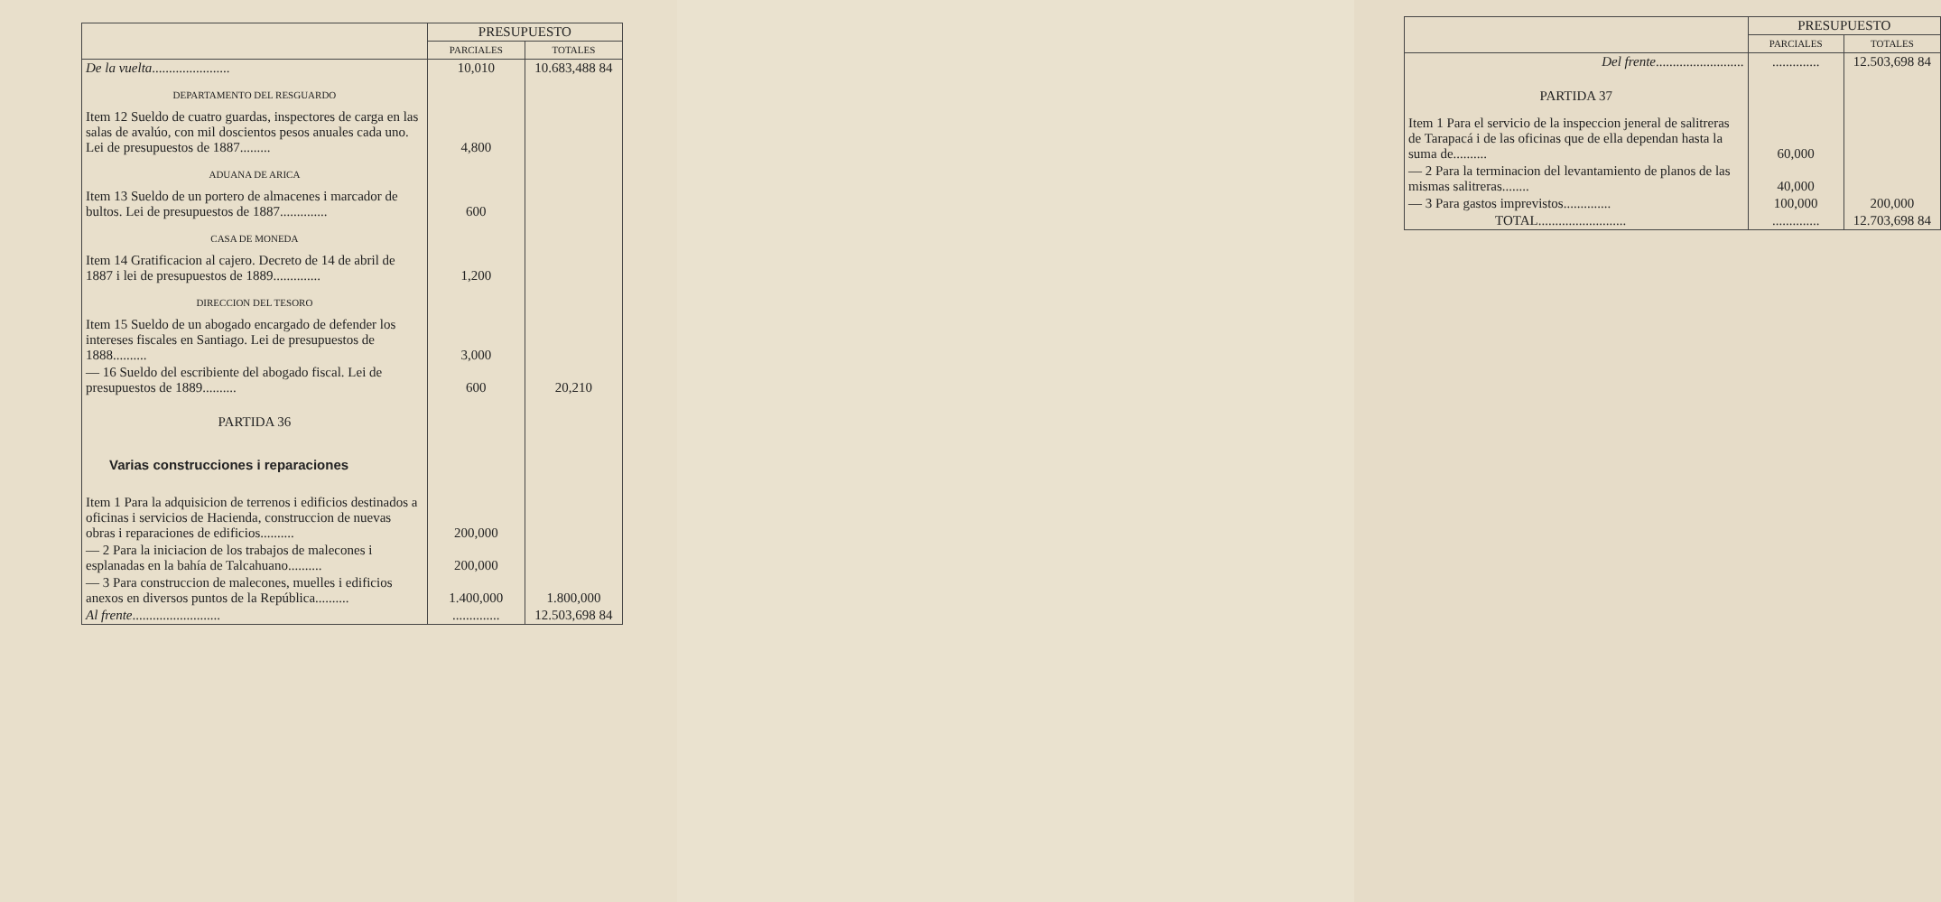| | PRESUPUESTO | |
| --- | --- | --- |
| | PARCIALES | TOTALES |
| De la vuelta ....................... | 10,010 | 10.683,488 84 |
| DEPARTAMENTO DEL RESGUARDO | | |
| Item 12 Sueldo de cuatro guardas, inspectores de carga en las salas de avalúo, con mil doscientos pesos anuales cada uno. Lei de presupuestos de 1887......... | 4,800 | |
| ADUANA DE ARICA | | |
| Item 13 Sueldo de un portero de almacenes i marcador de bultos. Lei de presupuestos de 1887.............. | 600 | |
| CASA DE MONEDA | | |
| Item 14 Gratificacion al cajero. Decreto de 14 de abril de 1887 i lei de presupuestos de 1889.............. | 1,200 | |
| DIRECCION DEL TESORO | | |
| Item 15 Sueldo de un abogado encargado de defender los intereses fiscales en Santiago. Lei de presupuestos de 1888.......... | 3,000 | |
| — 16 Sueldo del escribiente del abogado fiscal. Lei de presupuestos de 1889.......... | 600 | 20,210 |
| PARTIDA 36 | | |
| Varias construcciones i reparaciones | | |
| Item 1 Para la adquisicion de terrenos i edificios destinados a oficinas i servicios de Hacienda, construccion de nuevas obras i reparaciones de edificios.......... | 200,000 | |
| — 2 Para la iniciacion de los trabajos de malecones i esplanadas en la bahía de Talcahuano.......... | 200,000 | |
| — 3 Para construccion de malecones, muelles i edificios anexos en diversos puntos de la República.......... | 1.400,000 | 1.800,000 |
| Al frente .......................... | .............. | 12.503,698 84 |
| | PRESUPUESTO | |
| --- | --- | --- |
| | PARCIALES | TOTALES |
| Del frente .......................... | .............. | 12.503,698 84 |
| PARTIDA 37 | | |
| Item 1 Para el servicio de la inspeccion jeneral de salitreras de Tarapacá i de las oficinas que de ella dependan hasta la suma de.......... | 60,000 | |
| — 2 Para la terminacion del levantamiento de planos de las mismas salitreras........ | 40,000 | |
| — 3 Para gastos imprevistos.............. | 100,000 | 200,000 |
| TOTAL.......................... | .............. | 12.703,698 84 |